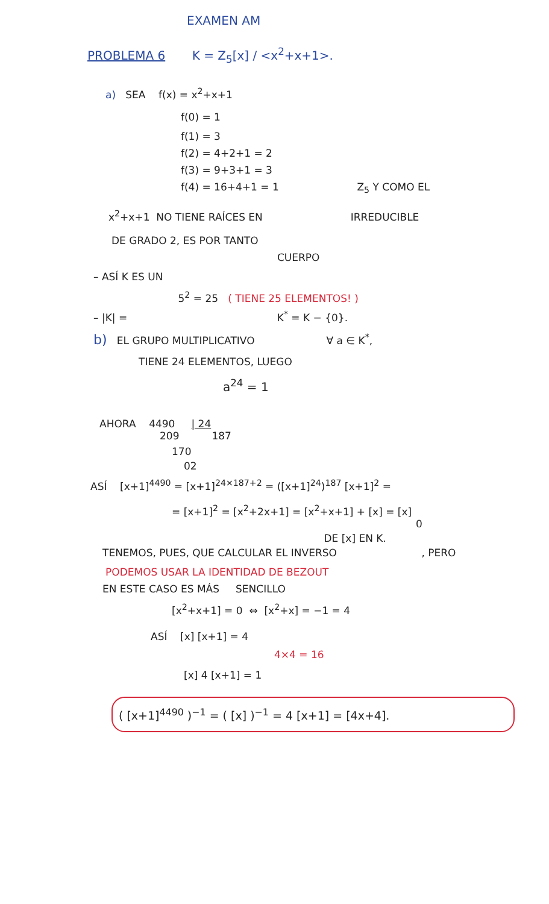EXAMEN AM
PROBLEMA 6 K = Z<sub>5</sub>[x] / <x<sup>2</sup>+x+1>.
a) SEA f(x) = x<sup>2</sup>+x+1
f(0) = 1
f(1) = 3
f(2) = 4+2+1 = 2
f(3) = 9+3+1 = 3
f(4) = 16+4+1 = 1 Z<sub>5</sub> Y COMO EL
x<sup>2</sup>+x+1 NO TIENE RAÍCES EN IRREDUCIBLE
DE GRADO 2, ES POR TANTO
CUERPO
– ASÍ K ES UN
5<sup>2</sup> = 25 ( TIENE 25 ELEMENTOS! )
– |K| = K<sup>*</sup> = K − {0}.
b) EL GRUPO MULTIPLICATIVO ∀ a ∈ K<sup>*</sup>,
TIENE 24 ELEMENTOS, LUEGO
a<sup>24</sup> = 1
AHORA 4490 | 24
209 187
170
02
ASÍ [x+1]<sup>4490</sup> = [x+1]<sup>24×187+2</sup> = ([x+1]<sup>24</sup>)<sup>187</sup> [x+1]<sup>2</sup> =
= [x+1]<sup>2</sup> = [x<sup>2</sup>+2x+1] = [x<sup>2</sup>+x+1] + [x] = [x]
0
DE [x] EN K.
TENEMOS, PUES, QUE CALCULAR EL INVERSO , PERO
PODEMOS USAR LA IDENTIDAD DE BEZOUT
EN ESTE CASO ES MÁS SENCILLO
[x<sup>2</sup>+x+1] = 0 ⇔ [x<sup>2</sup>+x] = −1 = 4
ASÍ [x] [x+1] = 4
4×4 = 16
[x] 4 [x+1] = 1
( [x+1]<sup>4490</sup> )<sup>−1</sup> = ( [x] )<sup>−1</sup> = 4 [x+1] = [4x+4].